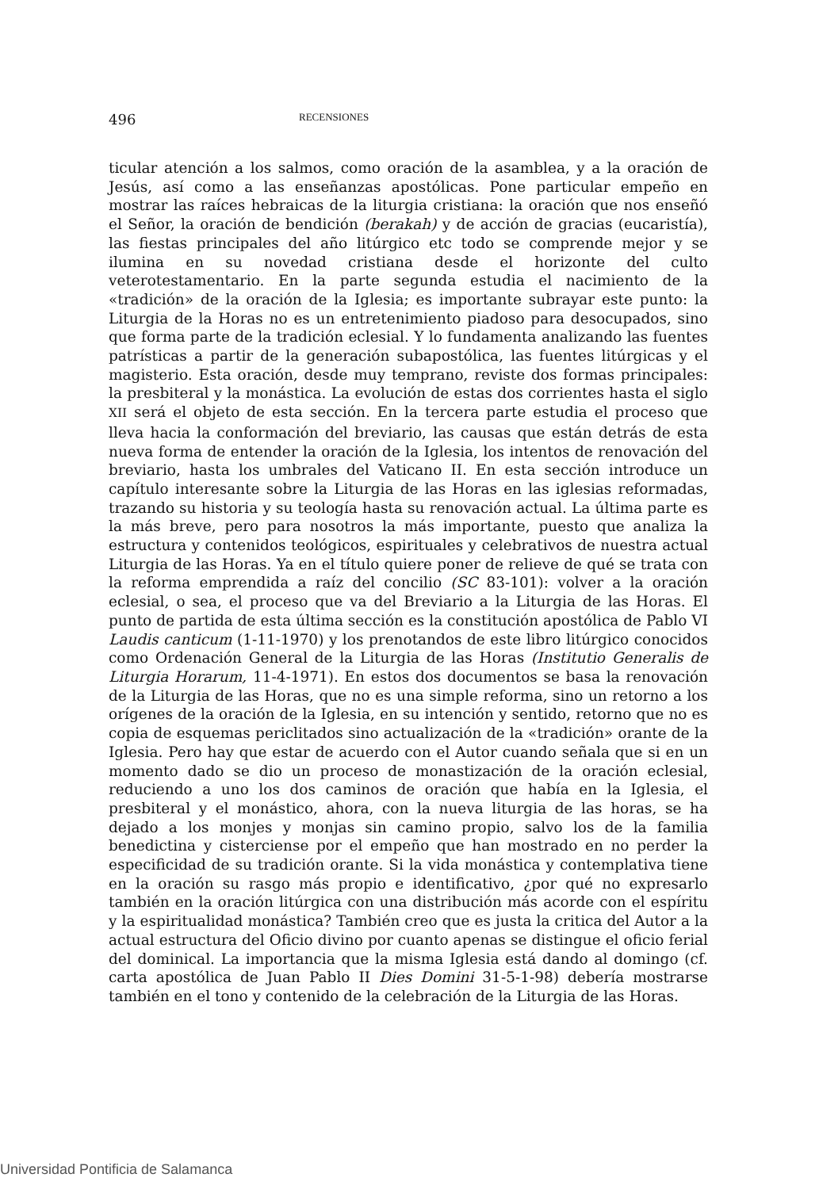496 RECENSIONES
ticular atención a los salmos, como oración de la asamblea, y a la oración de Jesús, así como a las enseñanzas apostólicas. Pone particular empeño en mostrar las raíces hebraicas de la liturgia cristiana: la oración que nos enseñó el Señor, la oración de bendición (berakah) y de acción de gracias (eucaristía), las fiestas principales del año litúrgico etc todo se comprende mejor y se ilumina en su novedad cristiana desde el horizonte del culto veterotestamentario. En la parte segunda estudia el nacimiento de la «tradición» de la oración de la Iglesia; es importante subrayar este punto: la Liturgia de la Horas no es un entretenimiento piadoso para desocupados, sino que forma parte de la tradición eclesial. Y lo fundamenta analizando las fuentes patrísticas a partir de la generación subapostólica, las fuentes litúrgicas y el magisterio. Esta oración, desde muy temprano, reviste dos formas principales: la presbiteral y la monástica. La evolución de estas dos corrientes hasta el siglo XII será el objeto de esta sección. En la tercera parte estudia el proceso que lleva hacia la conformación del breviario, las causas que están detrás de esta nueva forma de entender la oración de la Iglesia, los intentos de renovación del breviario, hasta los umbrales del Vaticano II. En esta sección introduce un capítulo interesante sobre la Liturgia de las Horas en las iglesias reformadas, trazando su historia y su teología hasta su renovación actual. La última parte es la más breve, pero para nosotros la más importante, puesto que analiza la estructura y contenidos teológicos, espirituales y celebrativos de nuestra actual Liturgia de las Horas. Ya en el título quiere poner de relieve de qué se trata con la reforma emprendida a raíz del concilio (SC 83-101): volver a la oración eclesial, o sea, el proceso que va del Breviario a la Liturgia de las Horas. El punto de partida de esta última sección es la constitución apostólica de Pablo VI Laudis canticum (1-11-1970) y los prenotandos de este libro litúrgico conocidos como Ordenación General de la Liturgia de las Horas (Institutio Generalis de Liturgia Horarum, 11-4-1971). En estos dos documentos se basa la renovación de la Liturgia de las Horas, que no es una simple reforma, sino un retorno a los orígenes de la oración de la Iglesia, en su intención y sentido, retorno que no es copia de esquemas periclitados sino actualización de la «tradición» orante de la Iglesia. Pero hay que estar de acuerdo con el Autor cuando señala que si en un momento dado se dio un proceso de monastización de la oración eclesial, reduciendo a uno los dos caminos de oración que había en la Iglesia, el presbiteral y el monástico, ahora, con la nueva liturgia de las horas, se ha dejado a los monjes y monjas sin camino propio, salvo los de la familia benedictina y cisterciense por el empeño que han mostrado en no perder la especificidad de su tradición orante. Si la vida monástica y contemplativa tiene en la oración su rasgo más propio e identificativo, ¿por qué no expresarlo también en la oración litúrgica con una distribución más acorde con el espíritu y la espiritualidad monástica? También creo que es justa la critica del Autor a la actual estructura del Oficio divino por cuanto apenas se distingue el oficio ferial del dominical. La importancia que la misma Iglesia está dando al domingo (cf. carta apostólica de Juan Pablo II Dies Domini 31-5-1-98) debería mostrarse también en el tono y contenido de la celebración de la Liturgia de las Horas.
Universidad Pontificia de Salamanca